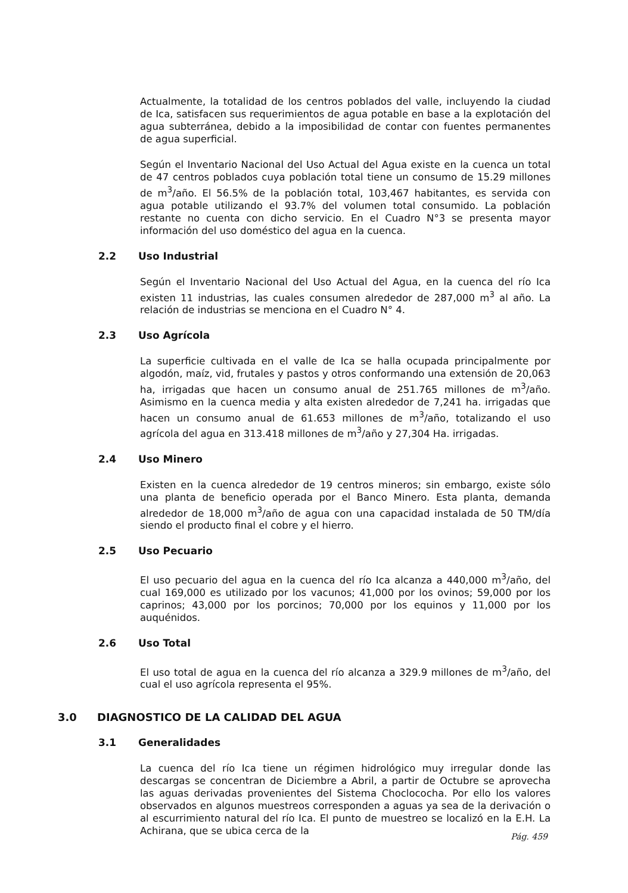Actualmente, la totalidad de los centros poblados del valle, incluyendo la ciudad de Ica, satisfacen sus requerimientos de agua potable en base a la explotación del agua subterránea, debido a la imposibilidad de contar con fuentes permanentes de agua superficial.
Según el Inventario Nacional del Uso Actual del Agua existe en la cuenca un total de 47 centros poblados cuya población total tiene un consumo de 15.29 millones de m<sup>3</sup>/año. El 56.5% de la población total, 103,467 habitantes, es servida con agua potable utilizando el 93.7% del volumen total consumido. La población restante no cuenta con dicho servicio. En el Cuadro N°3 se presenta mayor información del uso doméstico del agua en la cuenca.
2.2 Uso Industrial
Según el Inventario Nacional del Uso Actual del Agua, en la cuenca del río Ica existen 11 industrias, las cuales consumen alrededor de 287,000 m<sup>3</sup> al año. La relación de industrias se menciona en el Cuadro N° 4.
2.3 Uso Agrícola
La superficie cultivada en el valle de Ica se halla ocupada principalmente por algodón, maíz, vid, frutales y pastos y otros conformando una extensión de 20,063 ha, irrigadas que hacen un consumo anual de 251.765 millones de m<sup>3</sup>/año. Asimismo en la cuenca media y alta existen alrededor de 7,241 ha. irrigadas que hacen un consumo anual de 61.653 millones de m<sup>3</sup>/año, totalizando el uso agrícola del agua en 313.418 millones de m<sup>3</sup>/año y 27,304 Ha. irrigadas.
2.4 Uso Minero
Existen en la cuenca alrededor de 19 centros mineros; sin embargo, existe sólo una planta de beneficio operada por el Banco Minero. Esta planta, demanda alrededor de 18,000 m<sup>3</sup>/año de agua con una capacidad instalada de 50 TM/día siendo el producto final el cobre y el hierro.
2.5 Uso Pecuario
El uso pecuario del agua en la cuenca del río Ica alcanza a 440,000 m<sup>3</sup>/año, del cual 169,000 es utilizado por los vacunos; 41,000 por los ovinos; 59,000 por los caprinos; 43,000 por los porcinos; 70,000 por los equinos y 11,000 por los auquénidos.
2.6 Uso Total
El uso total de agua en la cuenca del río alcanza a 329.9 millones de m<sup>3</sup>/año, del cual el uso agrícola representa el 95%.
3.0 DIAGNOSTICO DE LA CALIDAD DEL AGUA
3.1 Generalidades
La cuenca del río Ica tiene un régimen hidrológico muy irregular donde las descargas se concentran de Diciembre a Abril, a partir de Octubre se aprovecha las aguas derivadas provenientes del Sistema Choclococha. Por ello los valores observados en algunos muestreos corresponden a aguas ya sea de la derivación o al escurrimiento natural del río Ica. El punto de muestreo se localizó en la E.H. La Achirana, que se ubica cerca de la
Pág. 459